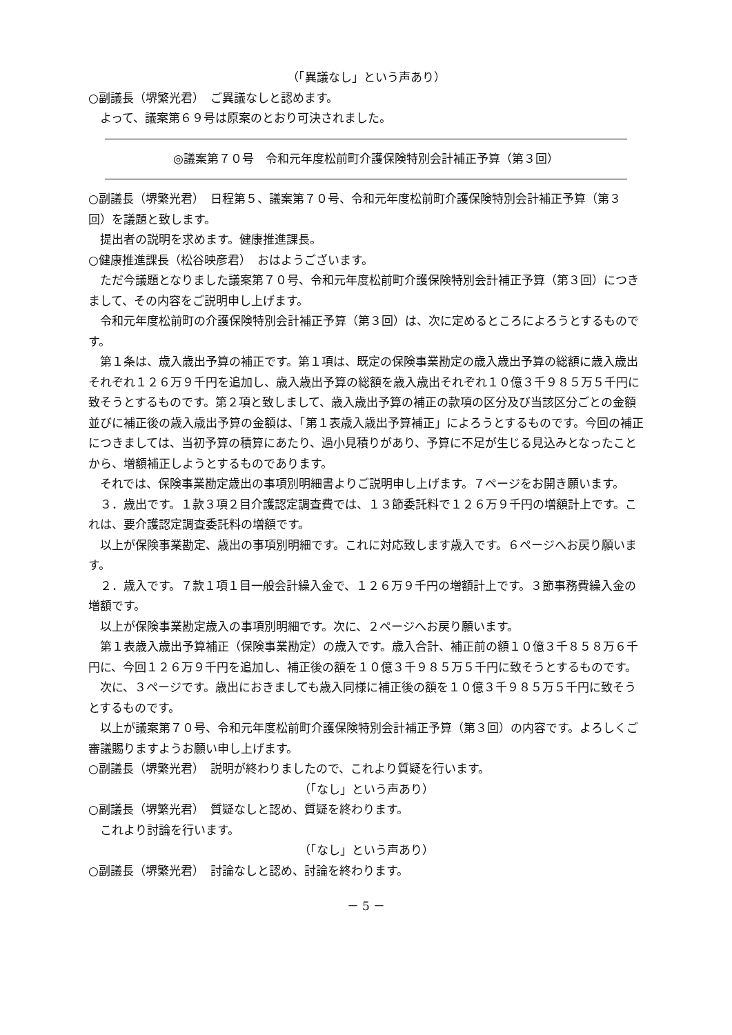（「異議なし」という声あり）
○副議長（堺繁光君）　ご異議なしと認めます。
よって、議案第６９号は原案のとおり可決されました。
◎議案第７０号　令和元年度松前町介護保険特別会計補正予算（第３回）
○副議長（堺繁光君）　日程第５、議案第７０号、令和元年度松前町介護保険特別会計補正予算（第３回）を議題と致します。
提出者の説明を求めます。健康推進課長。
○健康推進課長（松谷映彦君）　おはようございます。
ただ今議題となりました議案第７０号、令和元年度松前町介護保険特別会計補正予算（第３回）につきまして、その内容をご説明申し上げます。
令和元年度松前町の介護保険特別会計補正予算（第３回）は、次に定めるところによろうとするものです。
第１条は、歳入歳出予算の補正です。第１項は、既定の保険事業勘定の歳入歳出予算の総額に歳入歳出それぞれ１２６万９千円を追加し、歳入歳出予算の総額を歳入歳出それぞれ１０億３千９８５万５千円に致そうとするものです。第２項と致しまして、歳入歳出予算の補正の款項の区分及び当該区分ごとの金額並びに補正後の歳入歳出予算の金額は、「第１表歳入歳出予算補正」によろうとするものです。今回の補正につきましては、当初予算の積算にあたり、過小見積りがあり、予算に不足が生じる見込みとなったことから、増額補正しようとするものであります。
それでは、保険事業勘定歳出の事項別明細書よりご説明申し上げます。７ページをお開き願います。
３．歳出です。１款３項２目介護認定調査費では、１３節委託料で１２６万９千円の増額計上です。これは、要介護認定調査委託料の増額です。
以上が保険事業勘定、歳出の事項別明細です。これに対応致します歳入です。６ページへお戻り願います。
２．歳入です。７款１項１目一般会計繰入金で、１２６万９千円の増額計上です。３節事務費繰入金の増額です。
以上が保険事業勘定歳入の事項別明細です。次に、２ページへお戻り願います。
第１表歳入歳出予算補正（保険事業勘定）の歳入です。歳入合計、補正前の額１０億３千８５８万６千円に、今回１２６万９千円を追加し、補正後の額を１０億３千９８５万５千円に致そうとするものです。
次に、３ページです。歳出におきましても歳入同様に補正後の額を１０億３千９８５万５千円に致そうとするものです。
以上が議案第７０号、令和元年度松前町介護保険特別会計補正予算（第３回）の内容です。よろしくご審議賜りますようお願い申し上げます。
○副議長（堺繁光君）　説明が終わりましたので、これより質疑を行います。
（「なし」という声あり）
○副議長（堺繁光君）　質疑なしと認め、質疑を終わります。
これより討論を行います。
（「なし」という声あり）
○副議長（堺繁光君）　討論なしと認め、討論を終わります。
－ 5 －